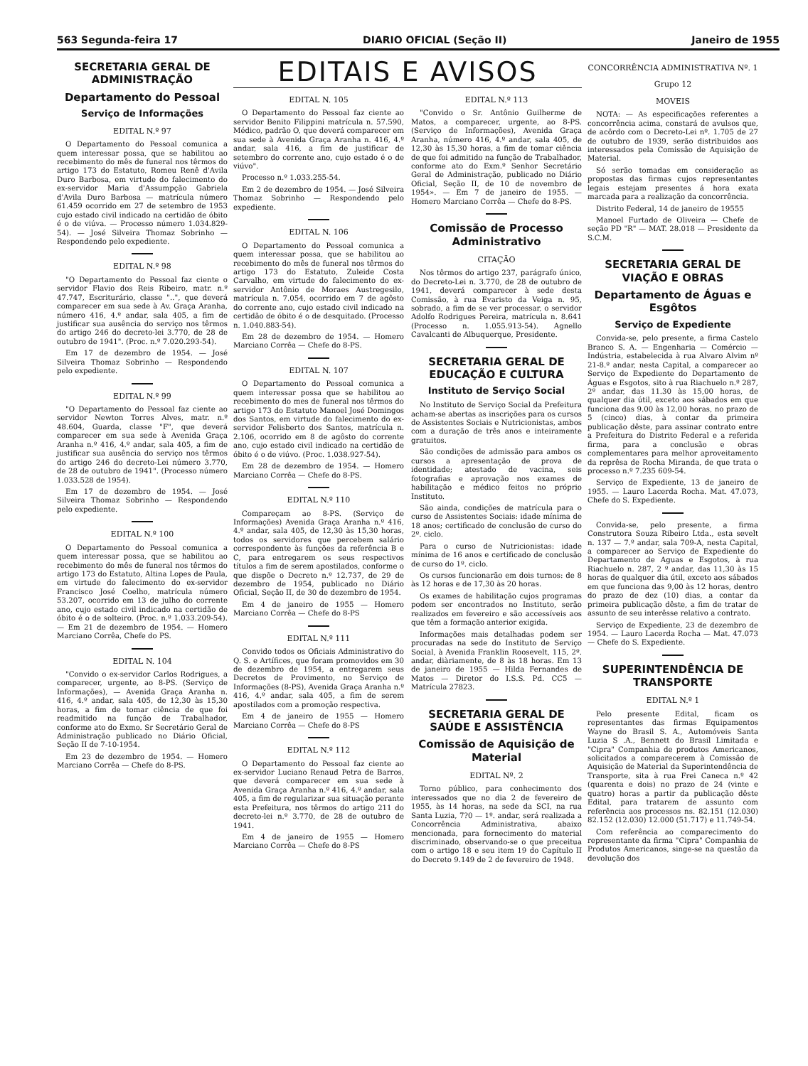563 Segunda-feira 17 DIARIO OFICIAL (Seção II) Janeiro de 1955
SECRETARIA GERAL DE ADMINISTRAÇÃO
Departamento do Pessoal
Serviço de Informações
EDITAL N.º 97
O Departamento do Pessoal comunica a quem interessar possa, que se habilitou ao recebimento do mês de funeral nos têrmos do artigo 173 do Estatuto, Romeu Renê d'Avila Duro Barbosa, em virtude do falecimento do ex-servidor Maria d'Assumpção Gabriela d'Avila Duro Barbosa — matrícula número 61.459 ocorrido em 27 de setembro de 1953 cujo estado civil indicado na certidão de óbito é o de viúva. — Processo número 1.034.829-54). — José Silveira Thomaz Sobrinho — Respondendo pelo expediente.
EDITAL N.º 98
"O Departamento do Pessoal faz ciente o servidor Flavio dos Reis Ribeiro, matr. n.º 47.747, Escriturário, classe "..", que deverá comparecer em sua sede à Av. Graça Aranha, número 416, 4.º andar, sala 405, a fim de justificar sua ausência do serviço nos têrmos do artigo 246 do decreto-lei 3.770, de 28 de outubro de 1941". (Proc. n.º 7.020.293-54).
Em 17 de dezembro de 1954. — José Silveira Thomaz Sobrinho — Respondendo pelo expediente.
EDITAL N.º 99
"O Departamento do Pessoal faz ciente ao servidor Newton Torres Alves, matr. n.º 48.604, Guarda, classe "F", que deverá comparecer em sua sede à Avenida Graça Aranha n.º 416, 4.º andar, sala 405, a fim de justificar sua ausência do serviço nos têrmos do artigo 246 do decreto-Lei número 3.770, de 28 de outubro de 1941". (Processo número 1.033.528 de 1954).
Em 17 de dezembro de 1954. — José Silveira Thomaz Sobrinho — Respondendo pelo expediente.
EDITAL N.º 100
O Departamento do Pessoal comunica a quem interessar possa, que se habilitou ao recebimento do mês de funeral nos têrmos do artigo 173 do Estatuto, Altina Lopes de Paula, em virtude do falecimento do ex-servidor Francisco José Coelho, matrícula número 53.207, ocorrido em 13 de julho do corrente ano, cujo estado civil indicado na certidão de óbito é o de solteiro. (Proc. n.º 1.033.209-54). — Em 21 de dezembro de 1954. — Homero Marciano Corrêa, Chefe do PS.
EDITAL N. 104
"Convido o ex-servidor Carlos Rodrigues, a comparecer, urgente, ao 8-PS. (Serviço de Informações), — Avenida Graça Aranha n. 416, 4.º andar, sala 405, de 12,30 às 15,30 horas, a fim de tomar ciência de que foi readmitido na função de Trabalhador, conforme ato do Exmo. Sr Secretário Geral de Administração publicado no Diário Oficial, Seção II de 7-10-1954.
Em 23 de dezembro de 1954. — Homero Marciano Corrêa — Chefe do 8-PS.
EDITAIS E AVISOS
EDITAL N. 105
O Departamento do Pessoal faz ciente ao servidor Benito Filippini matrícula n. 57.590, Médico, padrão O, que deverá comparecer em sua sede à Avenida Graça Aranha n. 416, 4.º andar, sala 416, a fim de justificar de setembro do corrente ano, cujo estado é o de viúvo".
Processo n.º 1.033.255-54.
Em 2 de dezembro de 1954. — José Silveira Thomaz Sobrinho — Respondendo pelo expediente.
EDITAL N. 106
O Departamento do Pessoal comunica a quem interessar possa, que se habilitou ao recebimento do mês de funeral nos têrmos do artigo 173 do Estatuto, Zuleide Costa Carvalho, em virtude do falecimento do ex-servidor Antônio de Moraes Austregesilo, matrícula n. 7.054, ocorrido em 7 de agôsto do corrente ano, cujo estado civil indicado na certidão de óbito é o de desquitado. (Processo n. 1.040.883-54).
Em 28 de dezembro de 1954. — Homero Marciano Corrêa — Chefe do 8-PS.
EDITAL N. 107
O Departamento do Pessoal comunica a quem interessar possa que se habilitou ao recebimento do mes de funeral nos têrmos do artigo 173 do Estatuto Manoel José Domingos dos Santos, em virtude do falecimento do ex-servidor Felisberto dos Santos, matrícula n. 2.106, ocorrido em 8 de agôsto do corrente ano, cujo estado civil indicado na certidão de óbito é o de viúvo. (Proc. 1.038.927-54).
Em 28 de dezembro de 1954. — Homero Marciano Corrêa — Chefe do 8-PS.
EDITAL N.º 110
Compareçam ao 8-PS. (Serviço de Informações) Avenida Graça Aranha n.º 416, 4.º andar, sala 405, de 12,30 às 15,30 horas, todos os servidores que percebem salário correspondente às funções da referência B e C, para entregarem os seus respectivos títulos a fim de serem apostilados, conforme o que dispõe o Decreto n.º 12.737, de 29 de dezembro de 1954, publicado no Diário Oficial, Seção II, de 30 de dezembro de 1954.
Em 4 de janeiro de 1955 — Homero Marciano Corrêa — Chefe do 8-PS
EDITAL N.º 111
Convido todos os Oficiais Administrativo do Q. S. e Artífices, que foram promovidos em 30 de dezembro de 1954, a entregarem seus Decretos de Provimento, no Serviço de Informações (8-PS), Avenida Graça Aranha n.º 416, 4.º andar, sala 405, a fim de serem apostilados com a promoção respectiva.
Em 4 de janeiro de 1955 — Homero Marciano Corrêa — Chefe do 8-PS
EDITAL N.º 112
O Departamento do Pessoal faz ciente ao ex-servidor Luciano Renaud Petra de Barros, que deverá comparecer em sua sede à Avenida Graça Aranha n.º 416, 4.º andar, sala 405, a fim de regularizar sua situação perante esta Prefeitura, nos têrmos do artigo 211 do decreto-lei n.º 3.770, de 28 de outubro de 1941.
Em 4 de janeiro de 1955 — Homero Marciano Corrêa — Chefe do 8-PS
EDITAL N.º 113
"Convido o Sr. Antônio Guilherme de Matos, a comparecer, urgente, ao 8-PS. (Serviço de Informações), Avenida Graça Aranha, número 416, 4.º andar, sala 405, de 12,30 às 15,30 horas, a fim de tomar ciência de que foi admitido na função de Trabalhador, conforme ato do Exm.º Senhor Secretário Geral de Administração, publicado no Diário Oficial, Seção II, de 10 de novembro de 1954». — Em 7 de janeiro de 1955. — Homero Marciano Corrêa — Chefe do 8-PS.
Comissão de Processo Administrativo
CITAÇÃO
Nos têrmos do artigo 237, parágrafo único, do Decreto-Lei n. 3.770, de 28 de outubro de 1941, deverá comparecer à sede desta Comissão, à rua Evaristo da Veiga n. 95, sobrado, a fim de se ver processar, o servidor Adolfo Rodrigues Pereira, matrícula n. 8.641 (Processo n. 1.055.913-54). Agnello Cavalcanti de Albuquerque, Presidente.
SECRETARIA GERAL DE EDUCAÇÃO E CULTURA
Instituto de Serviço Social
No Instituto de Serviço Social da Prefeitura acham-se abertas as inscrições para os cursos de Assistentes Sociais e Nutricionistas, ambos com a duração de três anos e inteiramente gratuitos.
São condições de admissão para ambos os cursos a apresentação de prova de identidade; atestado de vacina, seis fotografias e aprovação nos exames de habilitação e médico feitos no próprio Instituto.
São ainda, condições de matrícula para o curso de Assistentes Sociais: idade mínima de 18 anos; certificado de conclusão de curso do 2º. ciclo.
Para o curso de Nutricionistas: idade mínima de 16 anos e certificado de conclusão de curso do 1º. ciclo.
Os cursos funcionarão em dois turnos: de 8 às 12 horas e de 17,30 às 20 horas.
Os exames de habilitação cujos programas podem ser encontrados no Instituto, serão realizados em fevereiro e são accessíveis aos que têm a formação anterior exigida.
Informações mais detalhadas podem ser procuradas na sede do Instituto de Serviço Social, à Avenida Franklin Roosevelt, 115, 2º. andar, diàriamente, de 8 às 18 horas. Em 13 de janeiro de 1955 — Hilda Fernandes de Matos — Diretor do I.S.S. Pd. CC5 — Matrícula 27823.
SECRETARIA GERAL DE SAÚDE E ASSISTÊNCIA
Comissão de Aquisição de Material
EDITAL Nº. 2
Torno público, para conhecimento dos interessados que no dia 2 de fevereiro de 1955, às 14 horas, na sede da SCI, na rua Santa Luzia, 7?0 — 1º. andar, será realizada a Concorrência Administrativa, abaixo mencionada, para fornecimento do material discriminado, observando-se o que preceitua com o artigo 18 e seu item 19 do Capítulo II do Decreto 9.149 de 2 de fevereiro de 1948.
CONCORRÊNCIA ADMINISTRATIVA Nº. 1
Grupo 12
MOVEIS
NOTA: — As especificações referentes a concorrência acima, constará de avulsos que, de acôrdo com o Decreto-Lei nº. 1.705 de 27 de outubro de 1939, serão distribuidos aos interessados pela Comissão de Aquisição de Material.
Só serão tomadas em consideração as propostas das firmas cujos representantes legais estejam presentes á hora exata marcada para a realização da concorrência.
Distrito Federal, 14 de janeiro de 19555
Manoel Furtado de Oliveira — Chefe de seção PD "R" — MAT. 28.018 — Presidente da S.C.M.
SECRETARIA GERAL DE VIAÇÃO E OBRAS
Departamento de Águas e Esgôtos
Serviço de Expediente
Convida-se, pelo presente, a firma Castelo Branco S. A. — Engenharia — Comércio — Indústria, estabelecida à rua Alvaro Alvim nº 21-8.º andar, nesta Capital, a comparecer ao Serviço de Expediente do Departamento de Águas e Esgotos, sito à rua Riachuelo n.º 287, 2º andar, das 11.30 às 15,00 horas, de qualquer dia útil, exceto aos sábados em que funciona das 9.00 às 12,00 horas, no prazo de 5 (cinco) dias, à contar da primeira publicação dêste, para assinar contrato entre a Prefeitura do Distrito Federal e a referida firma, para a conclusão e obras complementares para melhor aproveitamento da reprêsa de Rocha Miranda, de que trata o processo n.º 7.235 609-54.
Serviço de Expediente, 13 de janeiro de 1955. — Lauro Lacerda Rocha. Mat. 47.073, Chefe do S. Expediente.
Convida-se, pelo presente, a firma Construtora Souza Ribeiro Ltda., esta sevelt n. 137 — 7.º andar, sala 709-A, nesta Capital, a comparecer ao Serviço de Expediente do Departamento de Aguas e Esgotos, à rua Riachuelo n. 287, 2 º andar, das 11,30 às 15 horas de qualquer dia útil, exceto aos sábados em que funciona das 9,00 às 12 horas, dentro do prazo de dez (10) dias, a contar da primeira publicação dêste, a fim de tratar de assunto de seu interêsse relativo a contrato.
Serviço de Expediente, 23 de dezembro de 1954. — Lauro Lacerda Rocha — Mat. 47.073 — Chefe do S. Expediente.
SUPERINTENDÊNCIA DE TRANSPORTE
EDITAL N.º 1
Pelo presente Edital, ficam os representantes das firmas Equipamentos Wayne do Brasil S. A., Automóveis Santa Luzia S .A., Bennett do Brasil Limitada e "Cipra" Companhia de produtos Americanos, solicitados a comparecerem à Comissão de Aquisição de Material da Superintendência de Transporte, sita à rua Frei Caneca n.º 42 (quarenta e dois) no prazo de 24 (vinte e quatro) horas a partir da publicação dêste Edital, para tratarem de assunto com referência aos processos ns. 82.151 (12.030) 82.152 (12.030) 12.000 (51.717) e 11.749-54.
Com referência ao comparecimento do representante da firma "Cipra" Companhia de Produtos Americanos, singe-se na questão da devolução dos